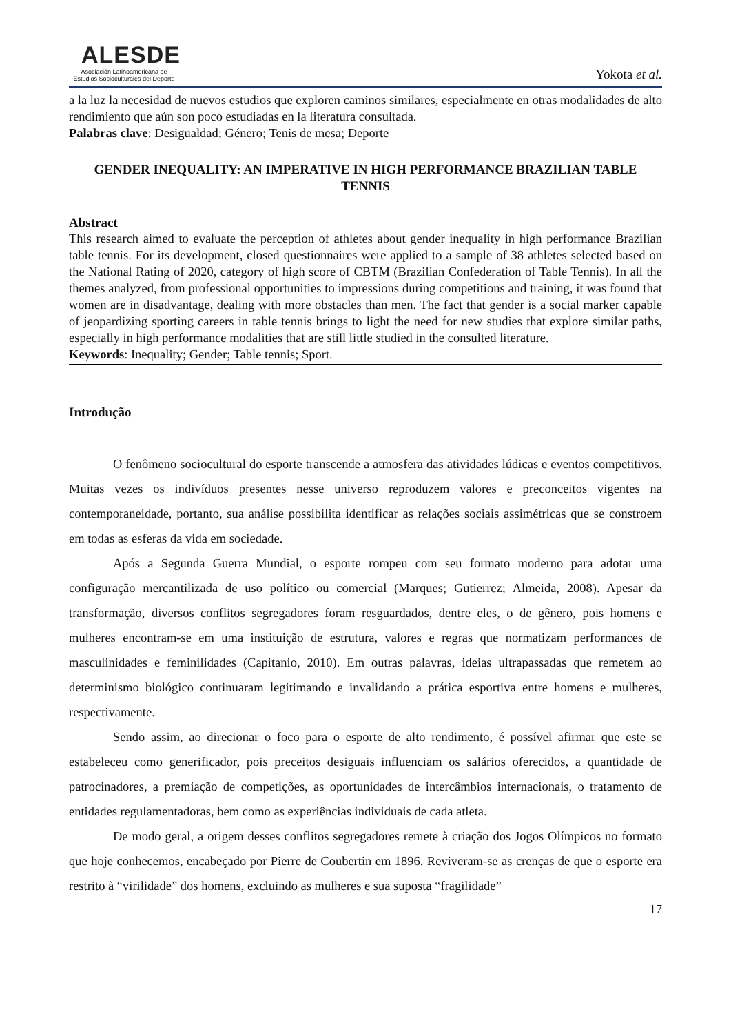ALESDE
Asociación Latinoamericana de Estudios Socioculturales del Deporte
Yokota et al.
a la luz la necesidad de nuevos estudios que exploren caminos similares, especialmente en otras modalidades de alto rendimiento que aún son poco estudiadas en la literatura consultada.
Palabras clave: Desigualdad; Género; Tenis de mesa; Deporte
GENDER INEQUALITY: AN IMPERATIVE IN HIGH PERFORMANCE BRAZILIAN TABLE TENNIS
Abstract
This research aimed to evaluate the perception of athletes about gender inequality in high performance Brazilian table tennis. For its development, closed questionnaires were applied to a sample of 38 athletes selected based on the National Rating of 2020, category of high score of CBTM (Brazilian Confederation of Table Tennis). In all the themes analyzed, from professional opportunities to impressions during competitions and training, it was found that women are in disadvantage, dealing with more obstacles than men. The fact that gender is a social marker capable of jeopardizing sporting careers in table tennis brings to light the need for new studies that explore similar paths, especially in high performance modalities that are still little studied in the consulted literature.
Keywords: Inequality; Gender; Table tennis; Sport.
Introdução
O fenômeno sociocultural do esporte transcende a atmosfera das atividades lúdicas e eventos competitivos. Muitas vezes os indivíduos presentes nesse universo reproduzem valores e preconceitos vigentes na contemporaneidade, portanto, sua análise possibilita identificar as relações sociais assimétricas que se constroem em todas as esferas da vida em sociedade.
Após a Segunda Guerra Mundial, o esporte rompeu com seu formato moderno para adotar uma configuração mercantilizada de uso político ou comercial (Marques; Gutierrez; Almeida, 2008). Apesar da transformação, diversos conflitos segregadores foram resguardados, dentre eles, o de gênero, pois homens e mulheres encontram-se em uma instituição de estrutura, valores e regras que normatizam performances de masculinidades e feminilidades (Capitanio, 2010). Em outras palavras, ideias ultrapassadas que remetem ao determinismo biológico continuaram legitimando e invalidando a prática esportiva entre homens e mulheres, respectivamente.
Sendo assim, ao direcionar o foco para o esporte de alto rendimento, é possível afirmar que este se estabeleceu como generificador, pois preceitos desiguais influenciam os salários oferecidos, a quantidade de patrocinadores, a premiação de competições, as oportunidades de intercâmbios internacionais, o tratamento de entidades regulamentadoras, bem como as experiências individuais de cada atleta.
De modo geral, a origem desses conflitos segregadores remete à criação dos Jogos Olímpicos no formato que hoje conhecemos, encabeçado por Pierre de Coubertin em 1896. Reviveram-se as crenças de que o esporte era restrito à “virilidade” dos homens, excluindo as mulheres e sua suposta “fragilidade”
17